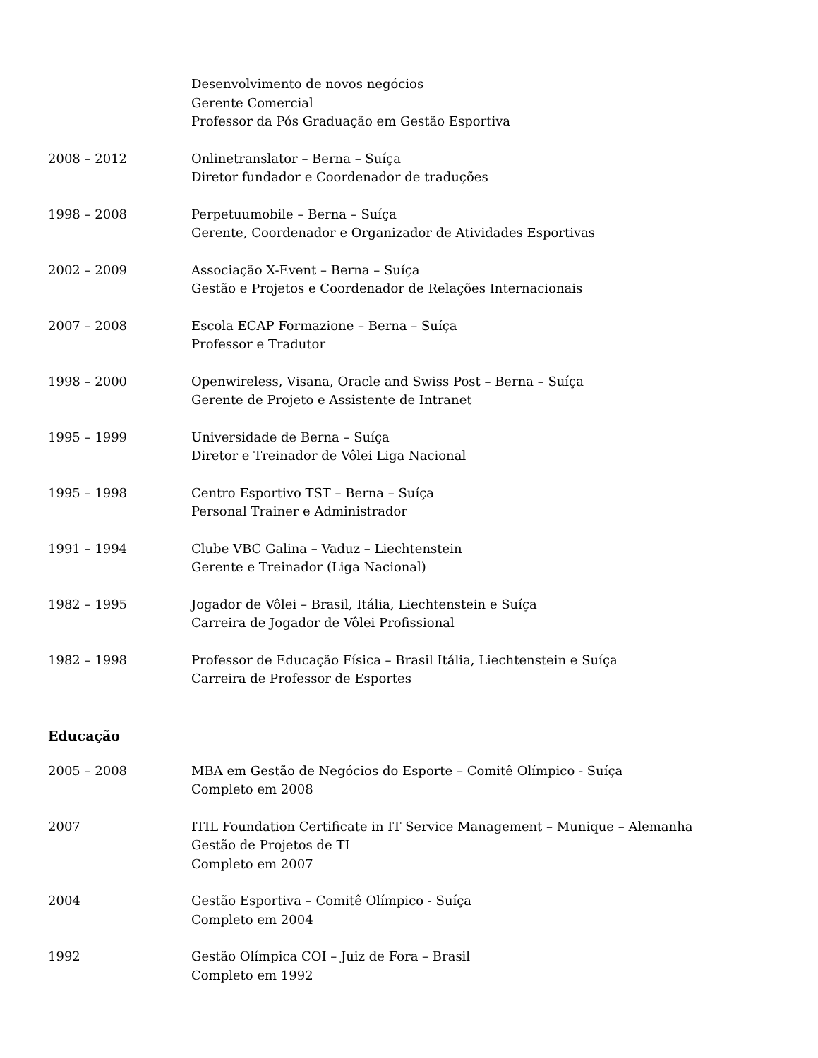Desenvolvimento de novos negócios
Gerente Comercial
Professor da Pós Graduação em Gestão Esportiva
2008 – 2012 Onlinetranslator – Berna – Suíça
Diretor fundador e Coordenador de traduções
1998 – 2008 Perpetuumobile – Berna – Suíça
Gerente, Coordenador e Organizador de Atividades Esportivas
2002 – 2009 Associação X-Event – Berna – Suíça
Gestão e Projetos e Coordenador de Relações Internacionais
2007 – 2008 Escola ECAP Formazione – Berna – Suíça
Professor e Tradutor
1998 – 2000 Openwireless, Visana, Oracle and Swiss Post – Berna – Suíça
Gerente de Projeto e Assistente de Intranet
1995 – 1999 Universidade de Berna – Suíça
Diretor e Treinador de Vôlei Liga Nacional
1995 – 1998 Centro Esportivo TST – Berna – Suíça
Personal Trainer e Administrador
1991 – 1994 Clube VBC Galina – Vaduz – Liechtenstein
Gerente e Treinador (Liga Nacional)
1982 – 1995 Jogador de Vôlei – Brasil, Itália, Liechtenstein e Suíça
Carreira de Jogador de Vôlei Profissional
1982 – 1998 Professor de Educação Física – Brasil Itália, Liechtenstein e Suíça
Carreira de Professor de Esportes
Educação
2005 – 2008 MBA em Gestão de Negócios do Esporte – Comitê Olímpico - Suíça
Completo em 2008
2007 ITIL Foundation Certificate in IT Service Management – Munique – Alemanha
Gestão de Projetos de TI
Completo em 2007
2004 Gestão Esportiva – Comitê Olímpico - Suíça
Completo em 2004
1992 Gestão Olímpica COI – Juiz de Fora – Brasil
Completo em 1992